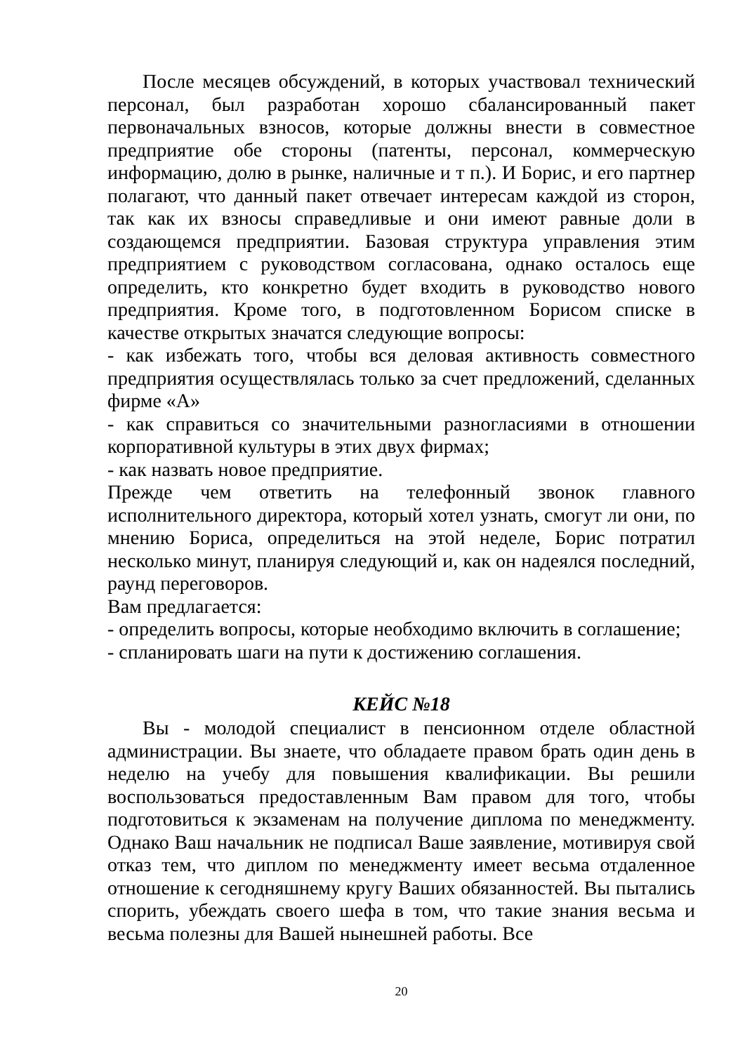После месяцев обсуждений, в которых участвовал технический персонал, был разработан хорошо сбалансированный пакет первоначальных взносов, которые должны внести в совместное предприятие обе стороны (патенты, персонал, коммерческую информацию, долю в рынке, наличные и т п.). И Борис, и его партнер полагают, что данный пакет отвечает интересам каждой из сторон, так как их взносы справедливые и они имеют равные доли в создающемся предприятии. Базовая структура управления этим предприятием с руководством согласована, однако осталось еще определить, кто конкретно будет входить в руководство нового предприятия. Кроме того, в подготовленном Борисом списке в качестве открытых значатся следующие вопросы:
- как избежать того, чтобы вся деловая активность совместного предприятия осуществлялась только за счет предложений, сделанных фирме «А»
- как справиться со значительными разногласиями в отношении корпоративной культуры в этих двух фирмах;
- как назвать новое предприятие.
Прежде чем ответить на телефонный звонок главного исполнительного директора, который хотел узнать, смогут ли они, по мнению Бориса, определиться на этой неделе, Борис потратил несколько минут, планируя следующий и, как он надеялся последний, раунд переговоров.
Вам предлагается:
- определить вопросы, которые необходимо включить в соглашение;
- спланировать шаги на пути к достижению соглашения.
КЕЙС №18
Вы - молодой специалист в пенсионном отделе областной администрации. Вы знаете, что обладаете правом брать один день в неделю на учебу для повышения квалификации. Вы решили воспользоваться предоставленным Вам правом для того, чтобы подготовиться к экзаменам на получение диплома по менеджменту. Однако Ваш начальник не подписал Ваше заявление, мотивируя свой отказ тем, что диплом по менеджменту имеет весьма отдаленное отношение к сегодняшнему кругу Ваших обязанностей. Вы пытались спорить, убеждать своего шефа в том, что такие знания весьма и весьма полезны для Вашей нынешней работы. Все
20